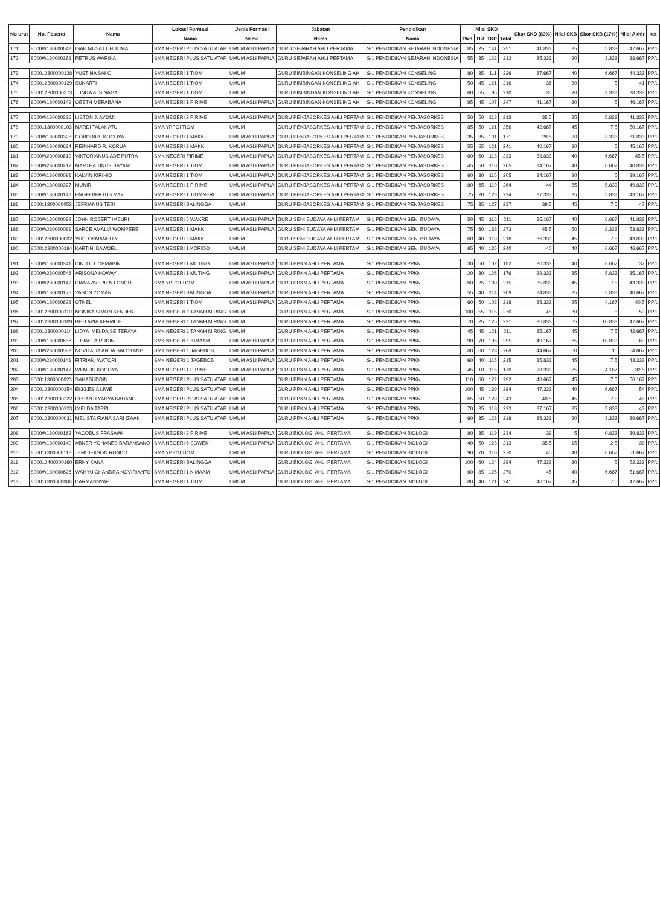| No urut | No. Peserta | Nama | Lokasi Formasi | Jenis Formasi | Jabatan | Pendidikan | Nilai SKD | | | | Skor SKD (83%) | Nilai SKB | Skor SKB (17%) | Nilai Akhir | ket |
| --- | --- | --- | --- | --- | --- | --- | --- | --- | --- | --- | --- | --- | --- | --- | --- |
| | | | Nama | Nama | Nama | Nama | TWK | TIU | TKP | Total | | | | | |
| 171 | 8000W130000643 | ISAK MUSA LUHULIMA | SMA NEGERI PLUS SATU ATAP | UMUM ASLI PAPUA | GURU SEJARAH AHLI PERTAMA | S-1 PENDIDIKAN SEJARAH INDONESIA | 85 | 25 | 141 | 251 | 41.833 | 35 | 5.833 | 47.667 | PP/L |
| 172 | 8000W130000368 | PETRUS WARIKA | SMA NEGERI PLUS SATU ATAP | UMUM ASLI PAPUA | GURU SEJARAH AHLI PERTAMA | S-1 PENDIDIKAN SEJARAH INDONESIA | 55 | 35 | 122 | 212 | 35.333 | 20 | 3.333 | 38.667 | PP/L |
| 173 | 800012300000128 | YUSTINA SAKO | SMA NEGERI 1 TIOM | UMUM | GURU BIMBINGAN KONSELING AH | S-1 PENDIDIKAN KONSELING | 80 | 35 | 111 | 226 | 37.667 | 40 | 6.667 | 44.333 | PP/L |
| 174 | 800012300000129 | SUNARTI | SMA NEGERI 1 TIOM | UMUM | GURU BIMBINGAN KONSELING AH | S-1 PENDIDIKAN KONSELING | 50 | 45 | 121 | 216 | 36 | 30 | 5 | 41 | PP/L |
| 175 | 800012300000373 | JUNITA A. SINAGA | SMA NEGERI 1 TIOM | UMUM | GURU BIMBINGAN KONSELING AH | S-1 PENDIDIKAN KONSELING | 60 | 55 | 95 | 210 | 35 | 20 | 3.333 | 38.333 | PP/L |
| 176 | 8000W130000149 | OBETH MERABANA | SMA NEGERI 1 PIRIME | UMUM ASLI PAPUA | GURU BIMBINGAN KONSELING AH | S-1 PENDIDIKAN KONSELING | 95 | 45 | 107 | 247 | 41.167 | 30 | 5 | 46.167 | PP/L |
| 177 | 8000W130000326 | LISTON J. AYOMI | SMA NEGERI 2 PIRIME | UMUM ASLI PAPUA | GURU PENJASORKES AHLI PERTAM | S-1 PENDIDIKAN PENJASORKES | 50 | 50 | 113 | 213 | 35.5 | 35 | 5.833 | 41.333 | PP/L |
| 178 | 800011300000103 | MARDI TALAHATU | SMA YPPGI TIOM | UMUM | GURU PENJASORKES AHLI PERTAM | S-1 PENDIDIKAN PENJASORKES | 85 | 50 | 121 | 256 | 42.667 | 45 | 7.5 | 50.167 | PP/L |
| 179 | 8000W130000328 | GOBODIUS KOGOYA | SMA NEGERI 1 MAKKI | UMUM ASLI PAPUA | GURU PENJASORKES AHLI PERTAM | S-1 PENDIDIKAN PENJASORKES | 35 | 35 | 101 | 171 | 28.5 | 20 | 3.333 | 31.833 | PP/L |
| 180 | 8000W130000634 | REINHARD R. KORUA | SMA NEGERI 2 MAKKI | UMUM ASLI PAPUA | GURU PENJASORKES AHLI PERTAM | S-1 PENDIDIKAN PENJASORKES | 55 | 65 | 121 | 241 | 40.167 | 30 | 5 | 45.167 | PP/L |
| 181 | 8000W230000619 | VIKTORIANUS ADE PUTRA | SMK NEGERI PIRIME | UMUM ASLI PAPUA | GURU PENJASORKES AHLI PERTAM | S-1 PENDIDIKAN PENJASORKES | 60 | 60 | 113 | 233 | 38.833 | 40 | 6.667 | 45.5 | PP/L |
| 182 | 8000W230000217 | MARTHA TINCE BAYANI | SMA NEGERI 1 TIOM | UMUM ASLI PAPUA | GURU PENJASORKES AHLI PERTAM | S-1 PENDIDIKAN PENJASORKES | 45 | 50 | 110 | 205 | 34.167 | 40 | 6.667 | 40.833 | PP/L |
| 183 | 8000W130000091 | KALVIN KIRIHIO | SMA NEGERI 1 TIOM | UMUM ASLI PAPUA | GURU PENJASORKES AHLI PERTAM | S-1 PENDIDIKAN PENJASORKES | 60 | 30 | 115 | 205 | 34.167 | 30 | 5 | 39.167 | PP/L |
| 184 | 8000W130000327 | MUNIR | SMA NEGERI 1 PIRIME | UMUM ASLI PAPUA | GURU PENJASORKES AHLI PERTAM | S-1 PENDIDIKAN PENJASORKES | 80 | 65 | 119 | 264 | 44 | 35 | 5.833 | 49.833 | PP/L |
| 185 | 8000W130000148 | ENGELBERTUS MAY | SMA NEGERI 1 TIOMNERI | UMUM ASLI PAPUA | GURU PENJASORKES AHLI PERTAM | S-1 PENDIDIKAN PENJASORKES | 75 | 20 | 129 | 224 | 37.333 | 35 | 5.833 | 43.167 | PP/L |
| 186 | 800011300000052 | JEFRIANUS TEBI | SMA NEGERI BALINGGA | UMUM | GURU PENJASORKES AHLI PERTAM | S-1 PENDIDIKAN PENJASORKES | 75 | 35 | 127 | 237 | 39.5 | 45 | 7.5 | 47 | PP/L |
| 187 | 8000W130000092 | JOHN ROBERT IMBURI | SMA NEGERI 5 WAKRE | UMUM ASLI PAPUA | GURU SENI BUDAYA AHLI PERTAM | S-1 PENDIDIKAN SENI BUDAYA | 50 | 45 | 116 | 211 | 35.167 | 40 | 6.667 | 41.833 | PP/L |
| 188 | 8000W230000081 | SARCE AMALIA WOMPERE | SMA NEGERI 1 MAKKI | UMUM ASLI PAPUA | GURU SENI BUDAYA AHLI PERTAM | S-1 PENDIDIKAN SENI BUDAYA | 75 | 60 | 138 | 273 | 45.5 | 50 | 8.333 | 53.833 | PP/L |
| 189 | 800012300000002 | YUSI OSMANELLY | SMA NEGERI 2 MAKKI | UMUM | GURU SENI BUDAYA AHLI PERTAM | S-1 PENDIDIKAN SENI BUDAYA | 60 | 40 | 118 | 218 | 36.333 | 45 | 7.5 | 43.833 | PP/L |
| 190 | 800012300000184 | KARTINI BAWOEL | SMA NEGERI 1 KORIDO | UMUM | GURU SENI BUDAYA AHLI PERTAM | S-1 PENDIDIKAN SENI BUDAYA | 65 | 40 | 135 | 240 | 40 | 40 | 6.667 | 46.667 | PP/L |
| 191 | 8000W130000341 | DIKTOL UOPMABIN | SMA NEGERI 1 MUTING | UMUM ASLI PAPUA | GURU PPKN AHLI PERTAMA | S-1 PENDIDIKAN PPKN | 30 | 50 | 102 | 182 | 30.333 | 40 | 6.667 | 37 | PP/L |
| 192 | 8000W230000546 | ARISONA HOWAY | SMA NEGERI 1 MUTING | UMUM ASLI PAPUA | GURU PPKN AHLI PERTAMA | S-1 PENDIDIKAN PPKN | 20 | 30 | 126 | 176 | 29.333 | 35 | 5.833 | 35.167 | PP/L |
| 193 | 8000W230000142 | DIANA AVERIEN LONGU | SMA YPPGI TIOM | UMUM ASLI PAPUA | GURU PPKN AHLI PERTAMA | S-1 PENDIDIKAN PPKN | 60 | 25 | 130 | 215 | 35.833 | 45 | 7.5 | 43.333 | PP/L |
| 194 | 8000W130000176 | YASON YOMAN | SMA NEGERI BALINGGA | UMUM ASLI PAPUA | GURU PPKN AHLI PERTAMA | S-1 PENDIDIKAN PPKN | 55 | 40 | 114 | 209 | 34.833 | 35 | 5.833 | 40.667 | PP/L |
| 195 | 8000W130000628 | OTNEL | SMA NEGERI 1 TIOM | UMUM ASLI PAPUA | GURU PPKN AHLI PERTAMA | S-1 PENDIDIKAN PPKN | 60 | 50 | 108 | 218 | 36.333 | 25 | 4.167 | 40.5 | PP/L |
| 196 | 800012300000110 | MONIKA SIMON KENDEK | SMK NEGERI 1 TANAH MIRING | UMUM | GURU PPKN AHLI PERTAMA | S-1 PENDIDIKAN PPKN | 100 | 55 | 115 | 270 | 45 | 30 | 5 | 50 | PP/L |
| 197 | 800012300000109 | BETI APIA KERMITE | SMK NEGERI 1 TANAH MIRING | UMUM | GURU PPKN AHLI PERTAMA | S-1 PENDIDIKAN PPKN | 70 | 25 | 126 | 221 | 36.833 | 65 | 10.833 | 47.667 | PP/L |
| 198 | 800012300000114 | LIDYA IMELDA SEITERAYA | SMK NEGERI 1 TANAH MIRING | UMUM | GURU PPKN AHLI PERTAMA | S-1 PENDIDIKAN PPKN | 45 | 45 | 121 | 211 | 35.167 | 45 | 7.5 | 42.667 | PP/L |
| 199 | 8000W130000636 | JUHAEPA RUDINI | SMK NEGERI 1 KIMAAM | UMUM ASLI PAPUA | GURU PPKN AHLI PERTAMA | S-1 PENDIDIKAN PPKN | 90 | 70 | 135 | 295 | 49.167 | 65 | 10.833 | 60 | PP/L |
| 200 | 8000W230000583 | NOVITALIA ANDA SALOKANG | SMK NEGERI 1 JAGEBOB | UMUM ASLI PAPUA | GURU PPKN AHLI PERTAMA | S-1 PENDIDIKAN PPKN | 80 | 60 | 128 | 268 | 44.667 | 60 | 10 | 54.667 | PP/L |
| 201 | 8000W230000141 | FITRIANI WATORI | SMK NEGERI 1 JAGEBOB | UMUM ASLI PAPUA | GURU PPKN AHLI PERTAMA | S-1 PENDIDIKAN PPKN | 60 | 40 | 115 | 215 | 35.833 | 45 | 7.5 | 43.333 | PP/L |
| 202 | 8000W130000147 | WEMIUS KOGOYA | SMA NEGERI 1 PIRIME | UMUM ASLI PAPUA | GURU PPKN AHLI PERTAMA | S-1 PENDIDIKAN PPKN | 45 | 10 | 115 | 170 | 28.333 | 25 | 4.167 | 32.5 | PP/L |
| 203 | 800011300000023 | SAHABUDDIN | SMA NEGERI PLUS SATU ATAP | UMUM | GURU PPKN AHLI PERTAMA | S-1 PENDIDIKAN PPKN | 110 | 60 | 122 | 292 | 48.667 | 45 | 7.5 | 56.167 | PP/L |
| 204 | 800012300000154 | EKKLESIA LIWE | SMA NEGERI PLUS SATU ATAP | UMUM | GURU PPKN AHLI PERTAMA | S-1 PENDIDIKAN PPKN | 100 | 45 | 139 | 284 | 47.333 | 40 | 6.667 | 54 | PP/L |
| 205 | 800012300000222 | DESANTI YAHYA KADANG | SMA NEGERI PLUS SATU ATAP | UMUM | GURU PPKN AHLI PERTAMA | S-1 PENDIDIKAN PPKN | 65 | 50 | 128 | 243 | 40.5 | 45 | 7.5 | 48 | PP/L |
| 206 | 800012300000223 | IMELDA TAPPI | SMA NEGERI PLUS SATU ATAP | UMUM | GURU PPKN AHLI PERTAMA | S-1 PENDIDIKAN PPKN | 70 | 35 | 118 | 223 | 37.167 | 35 | 5.833 | 43 | PP/L |
| 207 | 800012300000031 | MELISTA FIANA SARI IZAAK | SMA NEGERI PLUS SATU ATAP | UMUM | GURU PPKN AHLI PERTAMA | S-1 PENDIDIKAN PPKN | 60 | 35 | 123 | 218 | 36.333 | 20 | 3.333 | 39.667 | PP/L |
| 208 | 8000W130000162 | YACOBUS FRASAWI | SMA NEGERI 2 PIRIME | UMUM ASLI PAPUA | GURU BIOLOGI AHLI PERTAMA | S-1 PENDIDIKAN BIOLOGI | 80 | 35 | 119 | 234 | 39 | 5 | 0.833 | 39.833 | PP/L |
| 209 | 8000W130000140 | ABNER YOHANES BARANSANO | SMA NEGERI 6 SOWEK | UMUM ASLI PAPUA | GURU BIOLOGI AHLI PERTAMA | S-1 PENDIDIKAN BIOLOGI | 40 | 50 | 123 | 213 | 35.5 | 15 | 2.5 | 38 | PP/L |
| 210 | 800011300000113 | JEMI JEKSON RONDO | SMA YPPGI TIOM | UMUM | GURU BIOLOGI AHLI PERTAMA | S-1 PENDIDIKAN BIOLOGI | 90 | 70 | 110 | 270 | 45 | 40 | 6.667 | 51.667 | PP/L |
| 211 | 800012400000160 | ERNY KANA | SMA NEGERI BALINGGA | UMUM | GURU BIOLOGI AHLI PERTAMA | S-1 PENDIDIKAN BIOLOGI | 100 | 60 | 124 | 284 | 47.333 | 30 | 5 | 52.333 | PP/L |
| 212 | 8000W130000626 | WAHYU CHANDRA NOVIRIANTO | SMA NEGERI 1 KIMAAM | UMUM ASLI PAPUA | GURU BIOLOGI AHLI PERTAMA | S-1 PENDIDIKAN BIOLOGI | 60 | 85 | 125 | 270 | 45 | 40 | 6.667 | 51.667 | PP/L |
| 213 | 800011300000088 | DARMANSYAH | SMA NEGERI 1 TIOM | UMUM | GURU BIOLOGI AHLI PERTAMA | S-1 PENDIDIKAN BIOLOGI | 80 | 40 | 121 | 241 | 40.167 | 45 | 7.5 | 47.667 | PP/L |